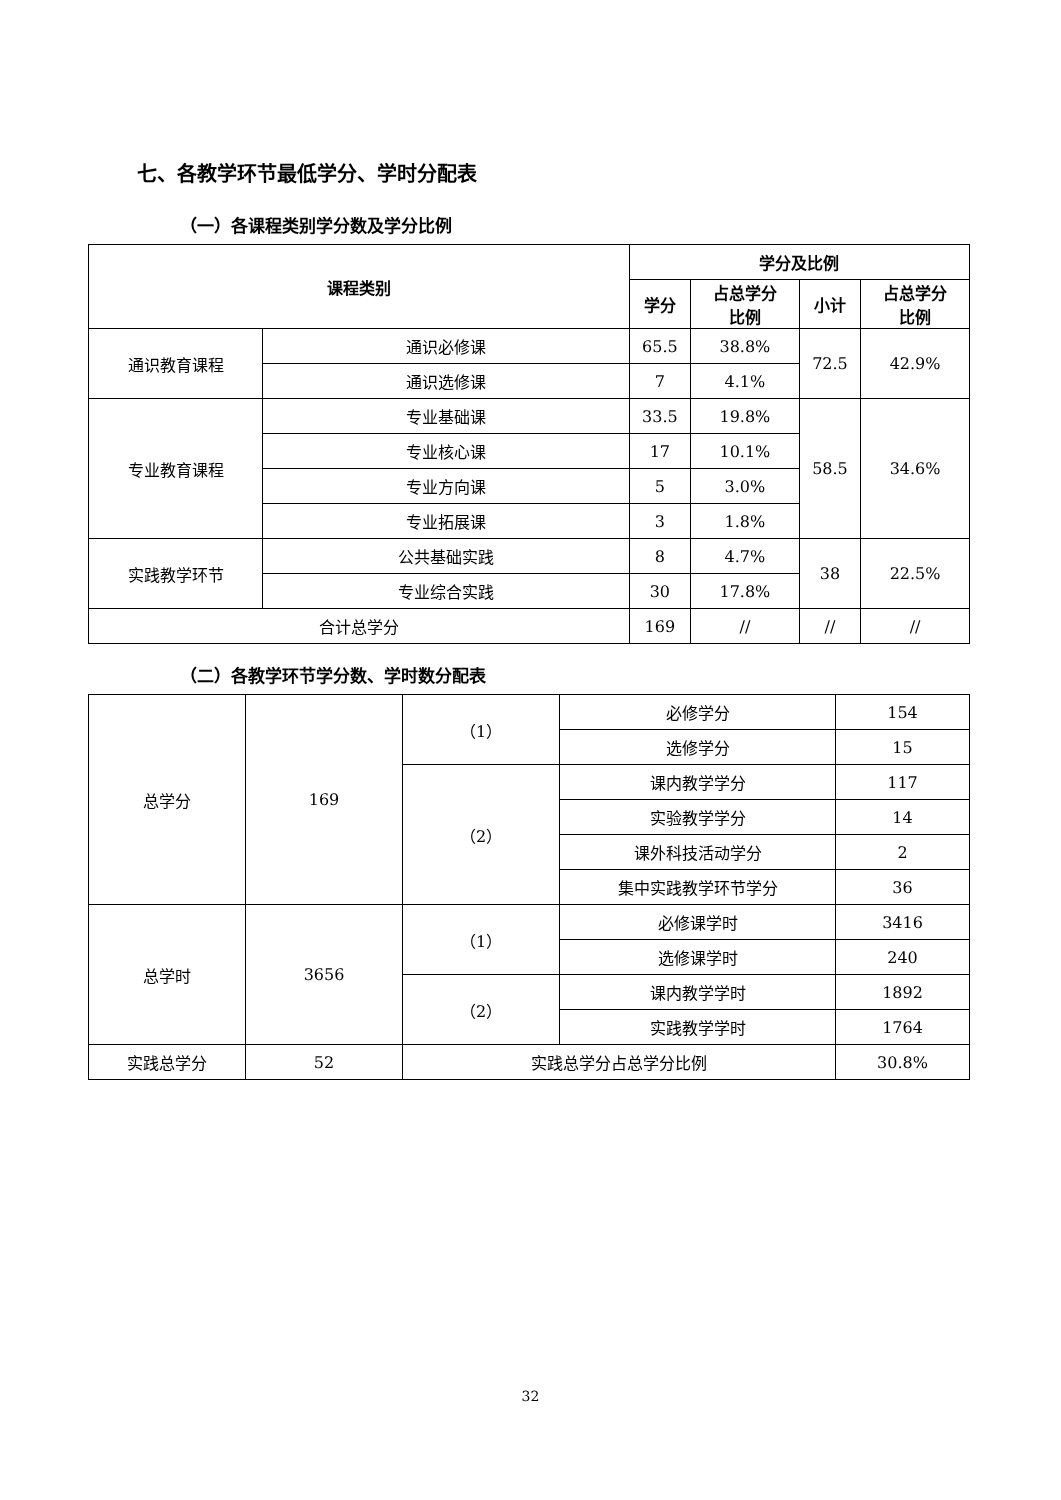七、各教学环节最低学分、学时分配表
（一）各课程类别学分数及学分比例
| 课程类别 | | 学分及比例 | | | |
| --- | --- | --- | --- | --- | --- |
| | | 学分 | 占总学分 比例 | 小计 | 占总学分 比例 |
| 通识教育课程 | 通识必修课 | 65.5 | 38.8% | 72.5 | 42.9% |
| | 通识选修课 | 7 | 4.1% | | |
| 专业教育课程 | 专业基础课 | 33.5 | 19.8% | 58.5 | 34.6% |
| | 专业核心课 | 17 | 10.1% | | |
| | 专业方向课 | 5 | 3.0% | | |
| | 专业拓展课 | 3 | 1.8% | | |
| 实践教学环节 | 公共基础实践 | 8 | 4.7% | 38 | 22.5% |
| | 专业综合实践 | 30 | 17.8% | | |
| 合计总学分 | | 169 | // | // | // |
（二）各教学环节学分数、学时数分配表
| 总学分 | 169 | （1） | 必修学分 | 154 |
| | | | 选修学分 | 15 |
| | | （2） | 课内教学学分 | 117 |
| | | | 实验教学学分 | 14 |
| | | | 课外科技活动学分 | 2 |
| | | | 集中实践教学环节学分 | 36 |
| 总学时 | 3656 | （1） | 必修课学时 | 3416 |
| | | | 选修课学时 | 240 |
| | | （2） | 课内教学学时 | 1892 |
| | | | 实践教学学时 | 1764 |
| 实践总学分 | 52 | 实践总学分占总学分比例 | | 30.8% |
32